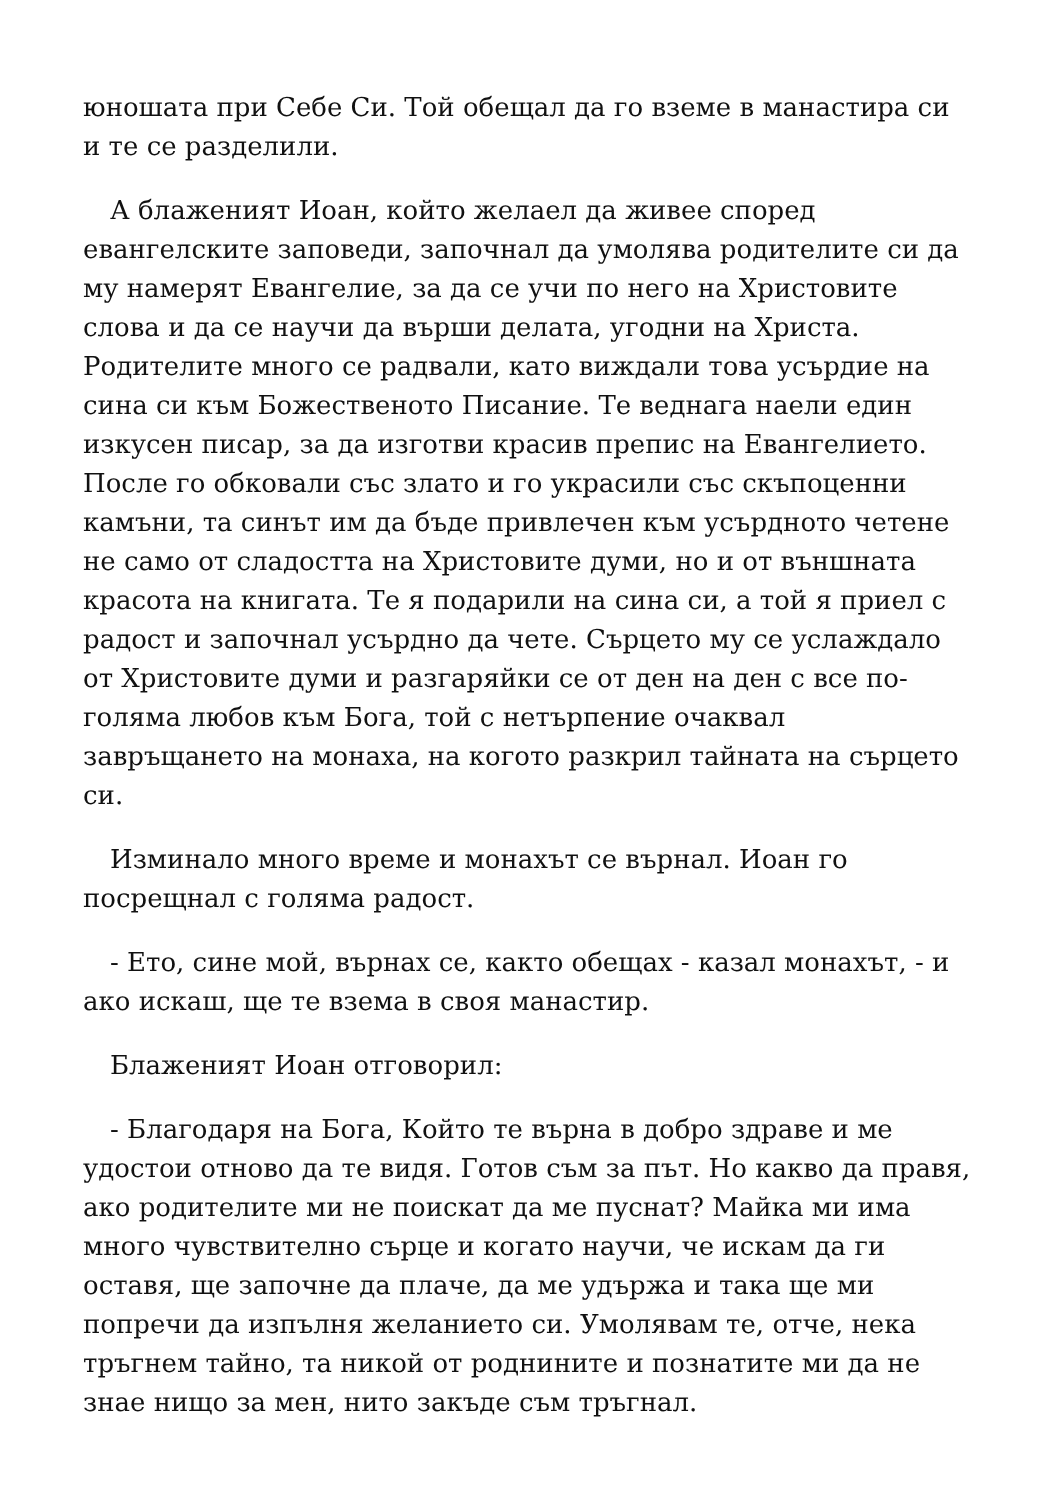юношата при Себе Си. Той обещал да го вземе в манастира си и те се разделили.
А блаженият Иоан, който желаел да живее според евангелските заповеди, започнал да умолява родителите си да му намерят Евангелие, за да се учи по него на Христовите слова и да се научи да върши делата, угодни на Христа. Родителите много се радвали, като виждали това усърдие на сина си към Божественото Писание. Те веднага наели един изкусен писар, за да изготви красив препис на Евангелието. После го обковали със злато и го украсили със скъпоценни камъни, та синът им да бъде привлечен към усърдното четене не само от сладостта на Христовите думи, но и от външната красота на книгата. Те я подарили на сина си, а той я приел с радост и започнал усърдно да чете. Сърцето му се услаждало от Христовите думи и разгаряйки се от ден на ден с все по-голяма любов към Бога, той с нетърпение очаквал завръщането на монаха, на когото разкрил тайната на сърцето си.
Изминало много време и монахът се върнал. Иоан го посрещнал с голяма радост.
- Ето, сине мой, върнах се, както обещах - казал монахът, - и ако искаш, ще те взема в своя манастир.
Блаженият Иоан отговорил:
- Благодаря на Бога, Който те върна в добро здраве и ме удостои отново да те видя. Готов съм за път. Но какво да правя, ако родителите ми не поискат да ме пуснат? Майка ми има много чувствително сърце и когато научи, че искам да ги оставя, ще започне да плаче, да ме удържа и така ще ми попречи да изпълня желанието си. Умолявам те, отче, нека тръгнем тайно, та никой от роднините и познатите ми да не знае нищо за мен, нито закъде съм тръгнал.